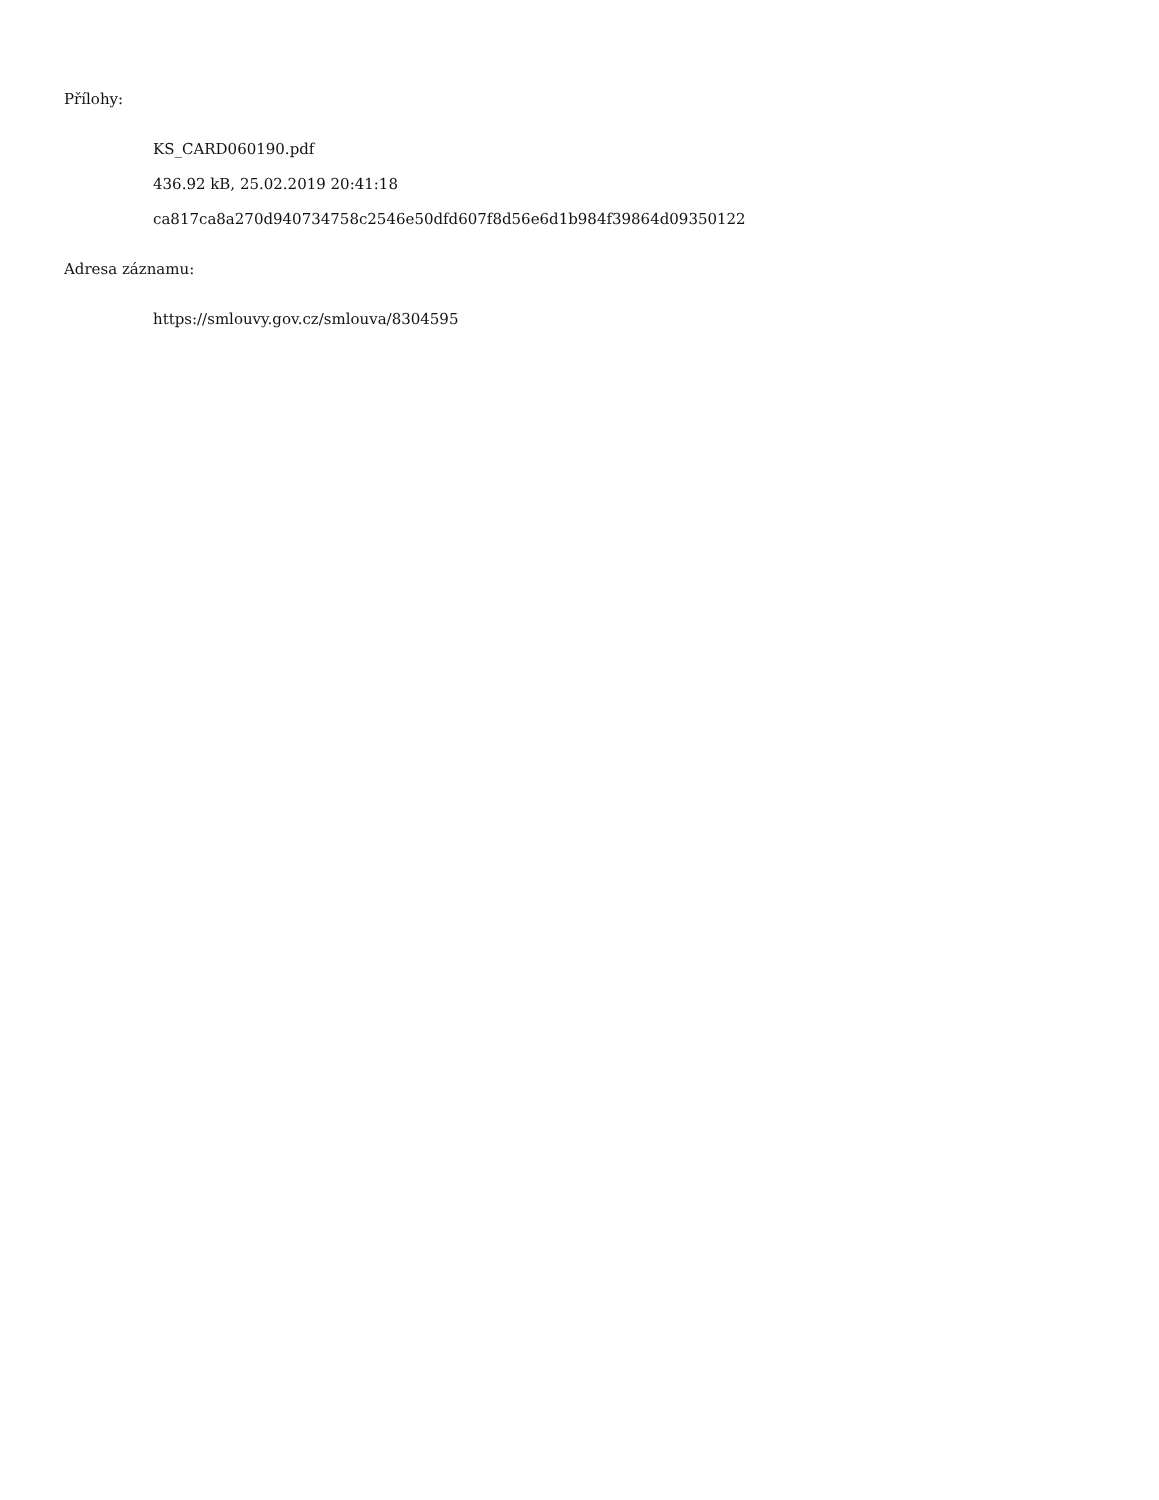Přílohy:
KS_CARD060190.pdf
436.92 kB, 25.02.2019 20:41:18
ca817ca8a270d940734758c2546e50dfd607f8d56e6d1b984f39864d09350122
Adresa záznamu:
https://smlouvy.gov.cz/smlouva/8304595